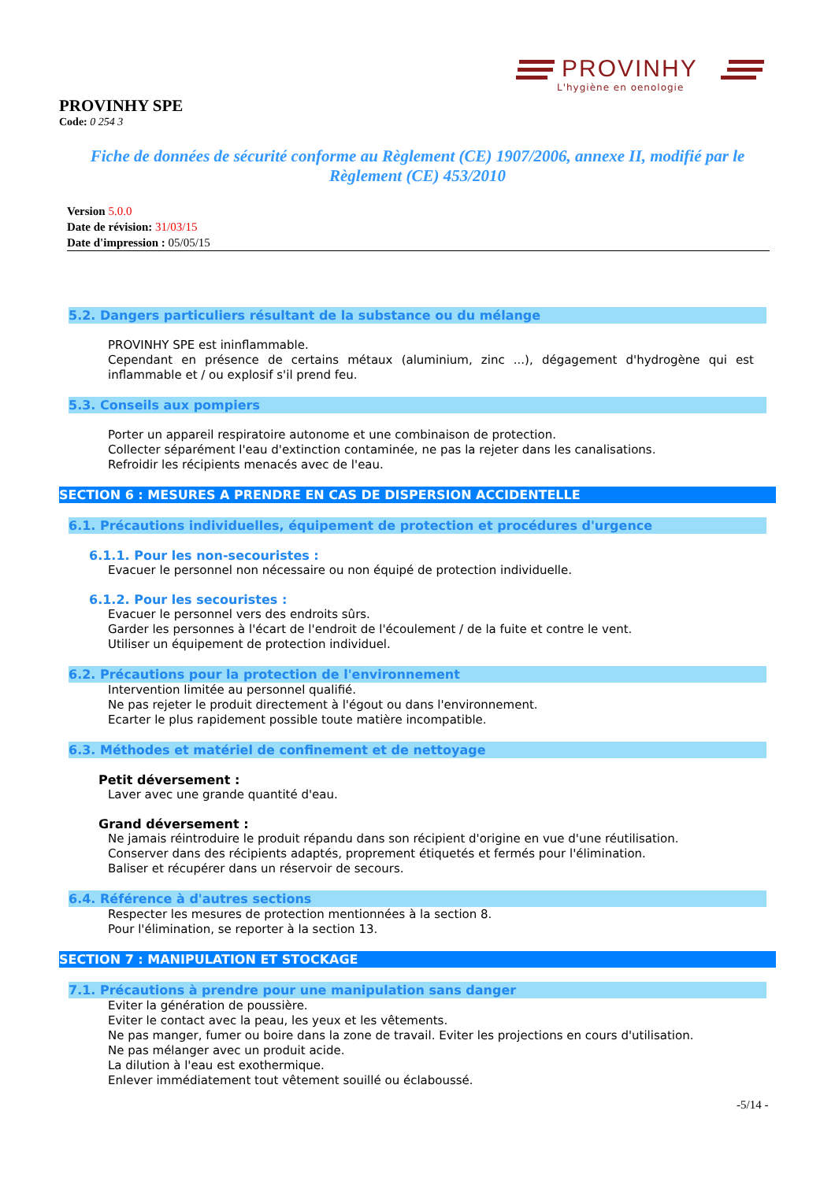PROVINHY
L'hygiène en oenologie
PROVINHY SPE
Code: 0 254 3
Fiche de données de sécurité conforme au Règlement (CE) 1907/2006, annexe II, modifié par le Règlement (CE) 453/2010
Version 5.0.0
Date de révision: 31/03/15
Date d'impression : 05/05/15
5.2. Dangers particuliers résultant de la substance ou du mélange
PROVINHY SPE est ininflammable.
Cependant en présence de certains métaux (aluminium, zinc ...), dégagement d'hydrogène qui est inflammable et / ou explosif s'il prend feu.
5.3. Conseils aux pompiers
Porter un appareil respiratoire autonome et une combinaison de protection.
Collecter séparément l'eau d'extinction contaminée, ne pas la rejeter dans les canalisations.
Refroidir les récipients menacés avec de l'eau.
SECTION 6 : MESURES A PRENDRE EN CAS DE DISPERSION ACCIDENTELLE
6.1. Précautions individuelles, équipement de protection et procédures d'urgence
6.1.1. Pour les non-secouristes :
Evacuer le personnel non nécessaire ou non équipé de protection individuelle.
6.1.2. Pour les secouristes :
Evacuer le personnel vers des endroits sûrs.
Garder les personnes à l'écart de l'endroit de l'écoulement / de la fuite et contre le vent.
Utiliser un équipement de protection individuel.
6.2. Précautions pour la protection de l'environnement
Intervention limitée au personnel qualifié.
Ne pas rejeter le produit directement à l'égout ou dans l'environnement.
Ecarter le plus rapidement possible toute matière incompatible.
6.3. Méthodes et matériel de confinement et de nettoyage
Petit déversement :
Laver avec une grande quantité d'eau.
Grand déversement :
Ne jamais réintroduire le produit répandu dans son récipient d'origine en vue d'une réutilisation.
Conserver dans des récipients adaptés, proprement étiquetés et fermés pour l'élimination.
Baliser et récupérer dans un réservoir de secours.
6.4. Référence à d'autres sections
Respecter les mesures de protection mentionnées à la section 8.
Pour l'élimination, se reporter à la section 13.
SECTION 7 : MANIPULATION ET STOCKAGE
7.1. Précautions à prendre pour une manipulation sans danger
Eviter la génération de poussière.
Eviter le contact avec la peau, les yeux et les vêtements.
Ne pas manger, fumer ou boire dans la zone de travail. Eviter les projections en cours d'utilisation.
Ne pas mélanger avec un produit acide.
La dilution à l'eau est exothermique.
Enlever immédiatement tout vêtement souillé ou éclaboussé.
-5/14 -